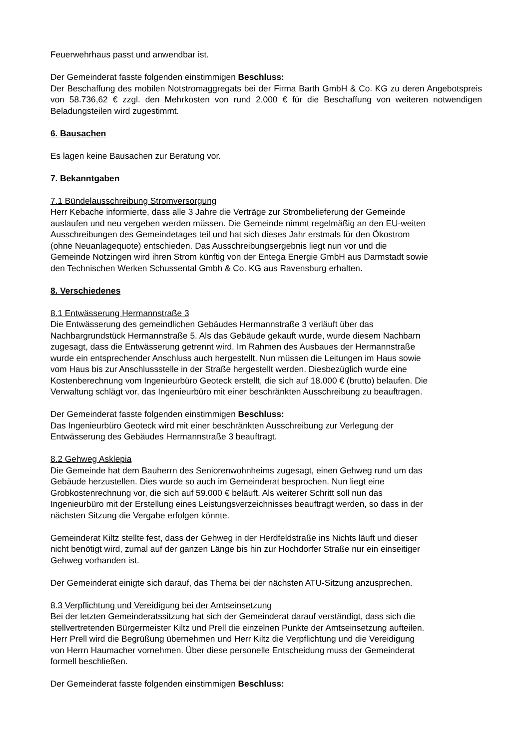Feuerwehrhaus passt und anwendbar ist.
Der Gemeinderat fasste folgenden einstimmigen Beschluss:
Der Beschaffung des mobilen Notstromaggregats bei der Firma Barth GmbH & Co. KG zu deren Angebotspreis von 58.736,62 € zzgl. den Mehrkosten von rund 2.000 € für die Beschaffung von weiteren notwendigen Beladungsteilen wird zugestimmt.
6. Bausachen
Es lagen keine Bausachen zur Beratung vor.
7. Bekanntgaben
7.1 Bündelausschreibung Stromversorgung
Herr Kebache informierte, dass alle 3 Jahre die Verträge zur Strombelieferung der Gemeinde
auslaufen und neu vergeben werden müssen. Die Gemeinde nimmt regelmäßig an den EU-weiten
Ausschreibungen des Gemeindetages teil und hat sich dieses Jahr erstmals für den Ökostrom
(ohne Neuanlagequote) entschieden. Das Ausschreibungsergebnis liegt nun vor und die
Gemeinde Notzingen wird ihren Strom künftig von der Entega Energie GmbH aus Darmstadt sowie
den Technischen Werken Schussental Gmbh & Co. KG aus Ravensburg erhalten.
8. Verschiedenes
8.1 Entwässerung Hermannstraße 3
Die Entwässerung des gemeindlichen Gebäudes Hermannstraße 3 verläuft über das
Nachbargrundstück Hermannstraße 5. Als das Gebäude gekauft wurde, wurde diesem Nachbarn
zugesagt, dass die Entwässerung getrennt wird. Im Rahmen des Ausbaues der Hermannstraße
wurde ein entsprechender Anschluss auch hergestellt. Nun müssen die Leitungen im Haus sowie
vom Haus bis zur Anschlussstelle in der Straße hergestellt werden. Diesbezüglich wurde eine
Kostenberechnung vom Ingenieurbüro Geoteck erstellt, die sich auf 18.000 € (brutto) belaufen. Die
Verwaltung schlägt vor, das Ingenieurbüro mit einer beschränkten Ausschreibung zu beauftragen.
Der Gemeinderat fasste folgenden einstimmigen Beschluss:
Das Ingenieurbüro Geoteck wird mit einer beschränkten Ausschreibung zur Verlegung der
Entwässerung des Gebäudes Hermannstraße 3 beauftragt.
8.2 Gehweg Asklepia
Die Gemeinde hat dem Bauherrn des Seniorenwohnheims zugesagt, einen Gehweg rund um das
Gebäude herzustellen. Dies wurde so auch im Gemeinderat besprochen. Nun liegt eine
Grobkostenrechnung vor, die sich auf 59.000 € beläuft. Als weiterer Schritt soll nun das
Ingenieurbüro mit der Erstellung eines Leistungsverzeichnisses beauftragt werden, so dass in der
nächsten Sitzung die Vergabe erfolgen könnte.
Gemeinderat Kiltz stellte fest, dass der Gehweg in der Herdfeldstraße ins Nichts läuft und dieser
nicht benötigt wird, zumal auf der ganzen Länge bis hin zur Hochdorfer Straße nur ein einseitiger
Gehweg vorhanden ist.
Der Gemeinderat einigte sich darauf, das Thema bei der nächsten ATU-Sitzung anzusprechen.
8.3 Verpflichtung und Vereidigung bei der Amtseinsetzung
Bei der letzten Gemeinderatssitzung hat sich der Gemeinderat darauf verständigt, dass sich die
stellvertretenden Bürgermeister Kiltz und Prell die einzelnen Punkte der Amtseinsetzung aufteilen.
Herr Prell wird die Begrüßung übernehmen und Herr Kiltz die Verpflichtung und die Vereidigung
von Herrn Haumacher vornehmen. Über diese personelle Entscheidung muss der Gemeinderat
formell beschließen.
Der Gemeinderat fasste folgenden einstimmigen Beschluss: